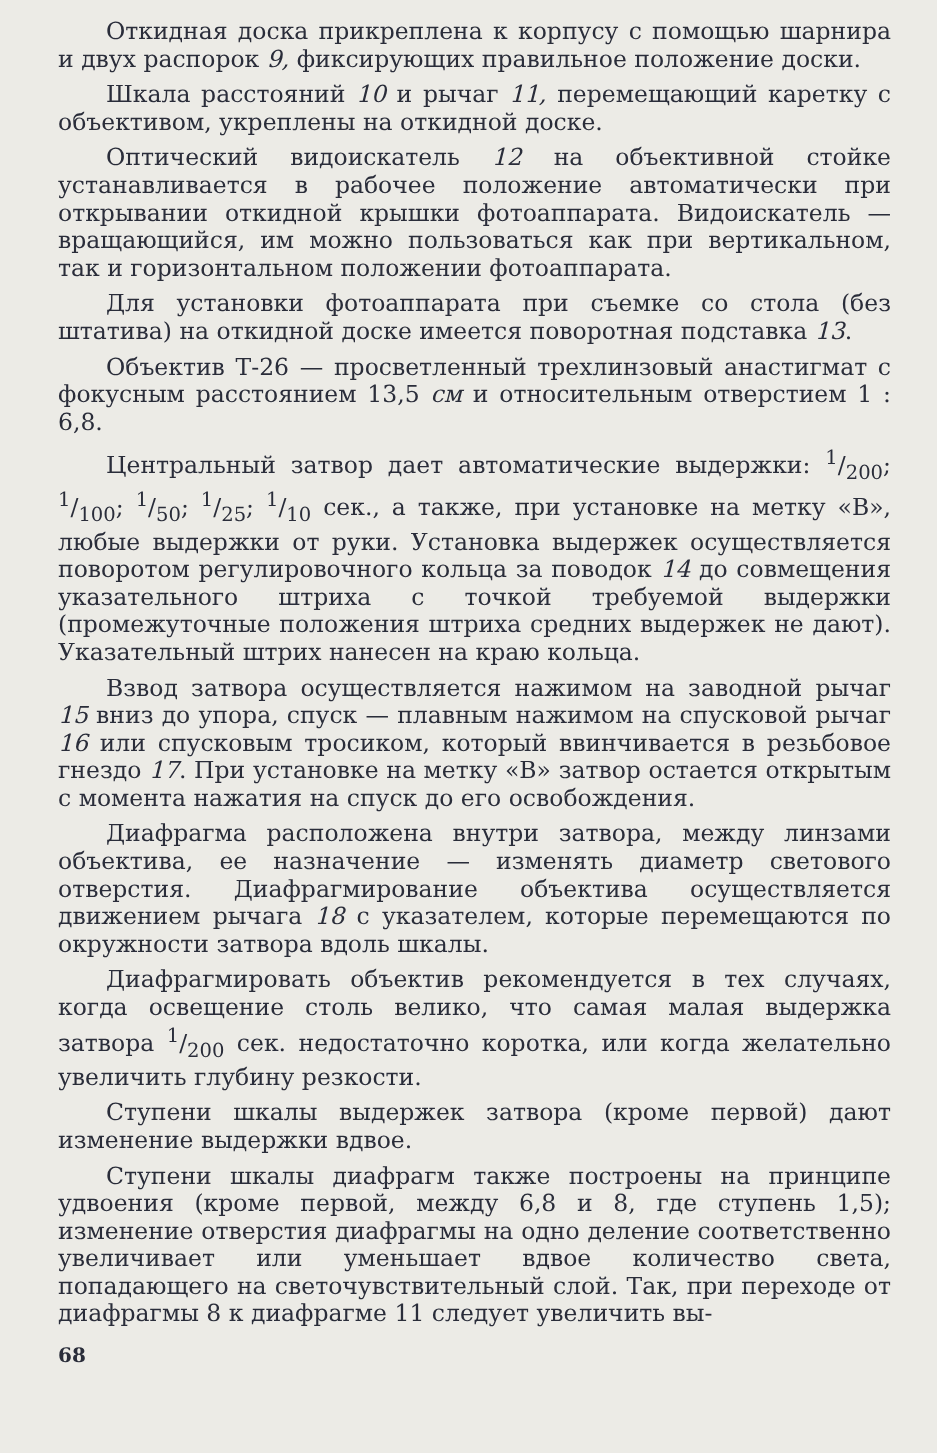Откидная доска прикреплена к корпусу с помощью шарнира и двух распорок 9, фиксирующих правильное положение доски.
Шкала расстояний 10 и рычаг 11, перемещающий каретку с объективом, укреплены на откидной доске.
Оптический видоискатель 12 на объективной стойке устанавливается в рабочее положение автоматически при открывании откидной крышки фотоаппарата. Видоискатель — вращающийся, им можно пользоваться как при вертикальном, так и горизонтальном положении фотоаппарата.
Для установки фотоаппарата при съемке со стола (без штатива) на откидной доске имеется поворотная подставка 13.
Объектив Т-26 — просветленный трехлинзовый анастигмат с фокусным расстоянием 13,5 см и относительным отверстием 1 : 6,8.
Центральный затвор дает автоматические выдержки: 1/200; 1/100; 1/50; 1/25; 1/10 сек., а также, при установке на метку «В», любые выдержки от руки. Установка выдержек осуществляется поворотом регулировочного кольца за поводок 14 до совмещения указательного штриха с точкой требуемой выдержки (промежуточные положения штриха средних выдержек не дают). Указательный штрих нанесен на краю кольца.
Взвод затвора осуществляется нажимом на заводной рычаг 15 вниз до упора, спуск — плавным нажимом на спусковой рычаг 16 или спусковым тросиком, который ввинчивается в резьбовое гнездо 17. При установке на метку «В» затвор остается открытым с момента нажатия на спуск до его освобождения.
Диафрагма расположена внутри затвора, между линзами объектива, ее назначение — изменять диаметр светового отверстия. Диафрагмирование объектива осуществляется движением рычага 18 с указателем, которые перемещаются по окружности затвора вдоль шкалы.
Диафрагмировать объектив рекомендуется в тех случаях, когда освещение столь велико, что самая малая выдержка затвора 1/200 сек. недостаточно коротка, или когда желательно увеличить глубину резкости.
Ступени шкалы выдержек затвора (кроме первой) дают изменение выдержки вдвое.
Ступени шкалы диафрагм также построены на принципе удвоения (кроме первой, между 6,8 и 8, где ступень 1,5); изменение отверстия диафрагмы на одно деление соответственно увеличивает или уменьшает вдвое количество света, попадающего на светочувствительный слой. Так, при переходе от диафрагмы 8 к диафрагме 11 следует увеличить вы-
68